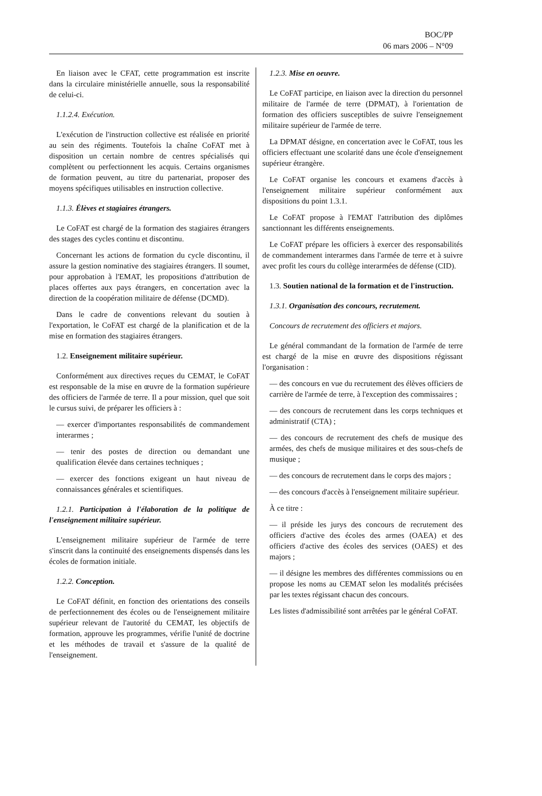BOC/PP
06 mars 2006 – N°09
En liaison avec le CFAT, cette programmation est inscrite dans la circulaire ministérielle annuelle, sous la responsabilité de celui-ci.
1.1.2.4. Exécution.
L'exécution de l'instruction collective est réalisée en priorité au sein des régiments. Toutefois la chaîne CoFAT met à disposition un certain nombre de centres spécialisés qui complètent ou perfectionnent les acquis. Certains organismes de formation peuvent, au titre du partenariat, proposer des moyens spécifiques utilisables en instruction collective.
1.1.3. Élèves et stagiaires étrangers.
Le CoFAT est chargé de la formation des stagiaires étrangers des stages des cycles continu et discontinu.
Concernant les actions de formation du cycle discontinu, il assure la gestion nominative des stagiaires étrangers. Il soumet, pour approbation à l'EMAT, les propositions d'attribution de places offertes aux pays étrangers, en concertation avec la direction de la coopération militaire de défense (DCMD).
Dans le cadre de conventions relevant du soutien à l'exportation, le CoFAT est chargé de la planification et de la mise en formation des stagiaires étrangers.
1.2. Enseignement militaire supérieur.
Conformément aux directives reçues du CEMAT, le CoFAT est responsable de la mise en œuvre de la formation supérieure des officiers de l'armée de terre. Il a pour mission, quel que soit le cursus suivi, de préparer les officiers à :
— exercer d'importantes responsabilités de commandement interarmes ;
— tenir des postes de direction ou demandant une qualification élevée dans certaines techniques ;
— exercer des fonctions exigeant un haut niveau de connaissances générales et scientifiques.
1.2.1. Participation à l'élaboration de la politique de l'enseignement militaire supérieur.
L'enseignement militaire supérieur de l'armée de terre s'inscrit dans la continuité des enseignements dispensés dans les écoles de formation initiale.
1.2.2. Conception.
Le CoFAT définit, en fonction des orientations des conseils de perfectionnement des écoles ou de l'enseignement militaire supérieur relevant de l'autorité du CEMAT, les objectifs de formation, approuve les programmes, vérifie l'unité de doctrine et les méthodes de travail et s'assure de la qualité de l'enseignement.
1.2.3. Mise en oeuvre.
Le CoFAT participe, en liaison avec la direction du personnel militaire de l'armée de terre (DPMAT), à l'orientation de formation des officiers susceptibles de suivre l'enseignement militaire supérieur de l'armée de terre.
La DPMAT désigne, en concertation avec le CoFAT, tous les officiers effectuant une scolarité dans une école d'enseignement supérieur étrangère.
Le CoFAT organise les concours et examens d'accès à l'enseignement militaire supérieur conformément aux dispositions du point 1.3.1.
Le CoFAT propose à l'EMAT l'attribution des diplômes sanctionnant les différents enseignements.
Le CoFAT prépare les officiers à exercer des responsabilités de commandement interarmes dans l'armée de terre et à suivre avec profit les cours du collège interarmées de défense (CID).
1.3. Soutien national de la formation et de l'instruction.
1.3.1. Organisation des concours, recrutement.
Concours de recrutement des officiers et majors.
Le général commandant de la formation de l'armée de terre est chargé de la mise en œuvre des dispositions régissant l'organisation :
— des concours en vue du recrutement des élèves officiers de carrière de l'armée de terre, à l'exception des commissaires ;
— des concours de recrutement dans les corps techniques et administratif (CTA) ;
— des concours de recrutement des chefs de musique des armées, des chefs de musique militaires et des sous-chefs de musique ;
— des concours de recrutement dans le corps des majors ;
— des concours d'accès à l'enseignement militaire supérieur.
À ce titre :
— il préside les jurys des concours de recrutement des officiers d'active des écoles des armes (OAEA) et des officiers d'active des écoles des services (OAES) et des majors ;
— il désigne les membres des différentes commissions ou en propose les noms au CEMAT selon les modalités précisées par les textes régissant chacun des concours.
Les listes d'admissibilité sont arrêtées par le général CoFAT.